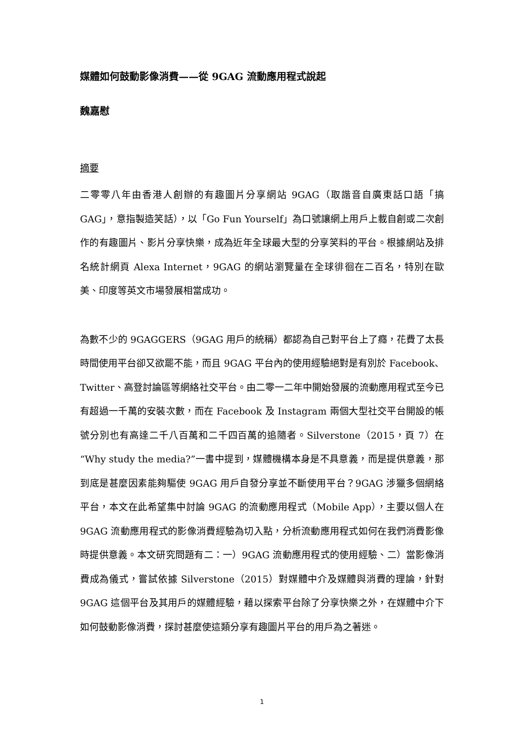媒體如何鼓動影像消費——從 9GAG 流動應用程式說起
魏嘉慰
摘要
二零零八年由香港人創辦的有趣圖片分享網站 9GAG（取諧音自廣東話口語「搞GAG」，意指製造笑話），以「Go Fun Yourself」為口號讓網上用戶上載自創或二次創作的有趣圖片、影片分享快樂，成為近年全球最大型的分享笑料的平台。根據網站及排名統計網頁 Alexa Internet，9GAG 的網站瀏覽量在全球徘徊在二百名，特別在歐美、印度等英文市場發展相當成功。
為數不少的 9GAGGERS（9GAG 用戶的統稱）都認為自己對平台上了癮，花費了太長時間使用平台卻又欲罷不能，而且 9GAG 平台內的使用經驗絕對是有別於 Facebook、Twitter、高登討論區等網絡社交平台。由二零一二年中開始發展的流動應用程式至今已有超過一千萬的安裝次數，而在 Facebook 及 Instagram 兩個大型社交平台開設的帳號分別也有高達二千八百萬和二千四百萬的追隨者。Silverstone（2015，頁 7）在“Why study the media?”一書中提到，媒體機構本身是不具意義，而是提供意義，那到底是甚麼因素能夠驅使 9GAG 用戶自發分享並不斷使用平台？9GAG 涉獵多個網絡平台，本文在此希望集中討論 9GAG 的流動應用程式（Mobile App），主要以個人在 9GAG 流動應用程式的影像消費經驗為切入點，分析流動應用程式如何在我們消費影像時提供意義。本文研究問題有二：一）9GAG 流動應用程式的使用經驗、二）當影像消費成為儀式，嘗試依據 Silverstone（2015）對媒體中介及媒體與消費的理論，針對 9GAG 這個平台及其用戶的媒體經驗，藉以探索平台除了分享快樂之外，在媒體中介下如何鼓動影像消費，探討甚麼使這類分享有趣圖片平台的用戶為之著迷。
1